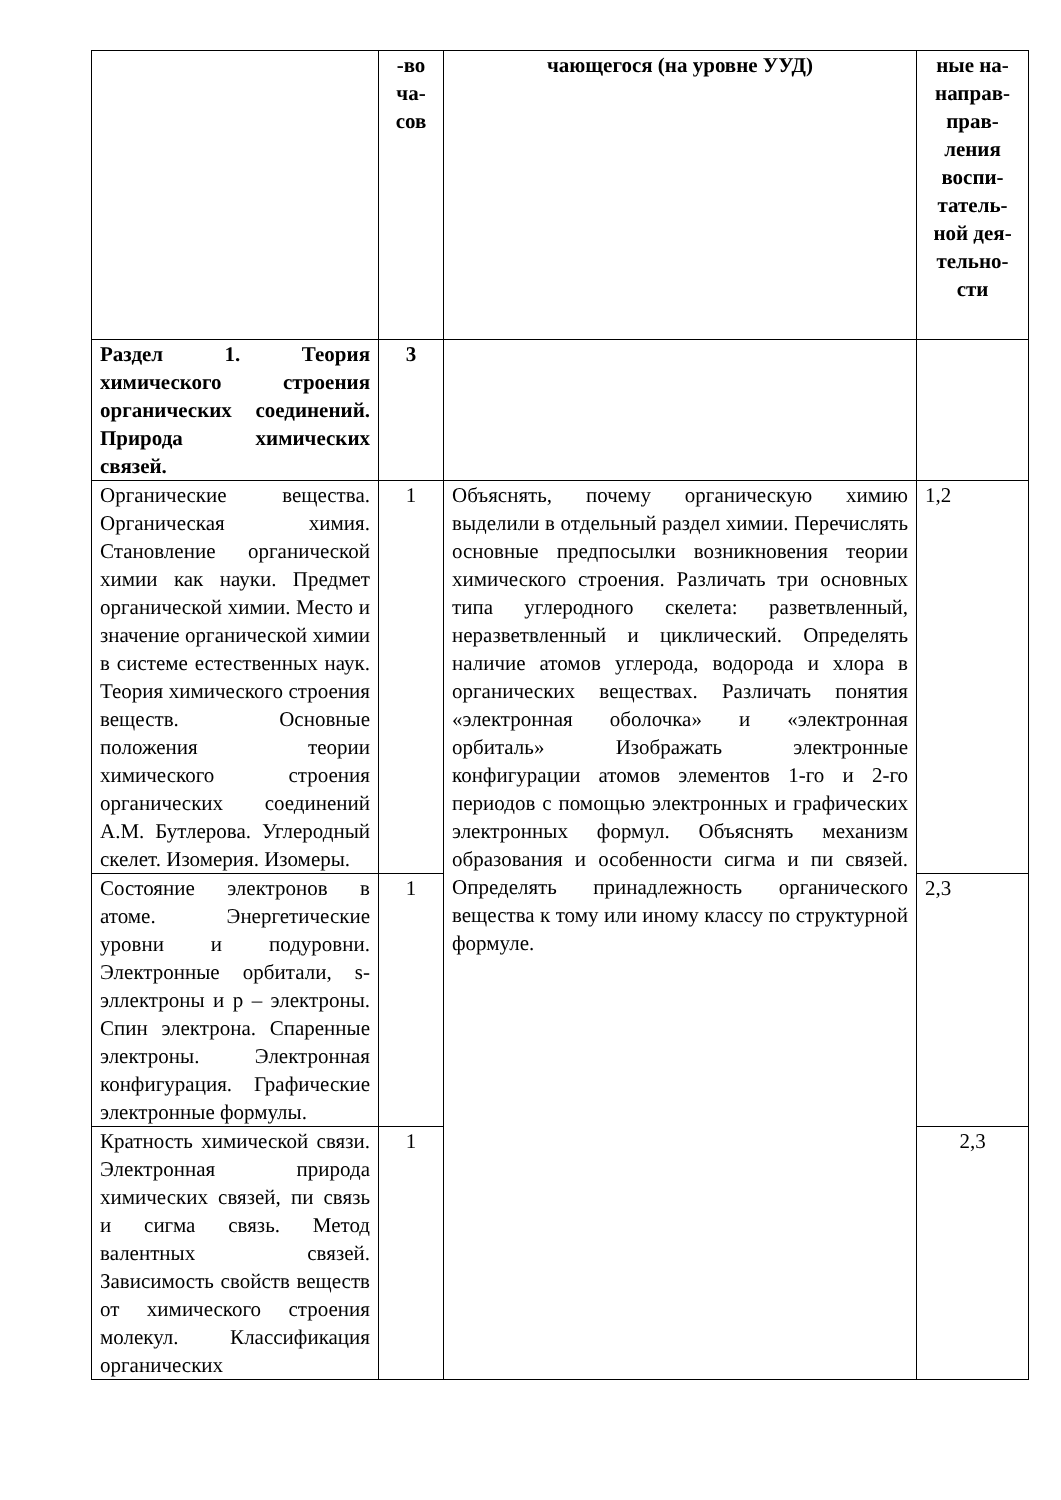| | -во ча-сов | чающегося (на уровне УУД) | ные на-направ-прав-ления воспи-татель-ной дея-тельно-сти |
| Раздел 1. Теория химического строения органических соединений. Природа химических связей. | 3 | | |
| Органические вещества. Органическая химия. Становление органической химии как науки. Предмет органической химии. Место и значение органической химии в системе естественных наук. Теория химического строения веществ. Основные положения теории химического строения органических соединений А.М. Бутлерова. Углеродный скелет. Изомерия. Изомеры. | 1 | Объяснять, почему органическую химию выделили в отдельный раздел химии. Перечислять основные предпосылки возникновения теории химического строения. Различать три основных типа углеродного скелета: разветвленный, неразветвленный и циклический. Определять наличие атомов углерода, водорода и хлора в органических веществах. Различать понятия «электронная оболочка» и «электронная орбиталь» Изображать электронные конфигурации атомов элементов 1-го и 2-го периодов с помощью электронных и графических электронных формул. Объяснять механизм образования и особенности сигма и пи связей. Определять принадлежность органического вещества к тому или иному классу по структурной формуле. | 1,2 |
| Состояние электронов в атоме. Энергетические уровни и подуровни. Электронные орбитали, s-эллектроны и p – электроны. Спин электрона. Спаренные электроны. Электронная конфигурация. Графические электронные формулы. | 1 | | 2,3 |
| Кратность химической связи. Электронная природа химических связей, пи связь и сигма связь. Метод валентных связей. Зависимость свойств веществ от химического строения молекул. Классификация органических | 1 | | 2,3 |